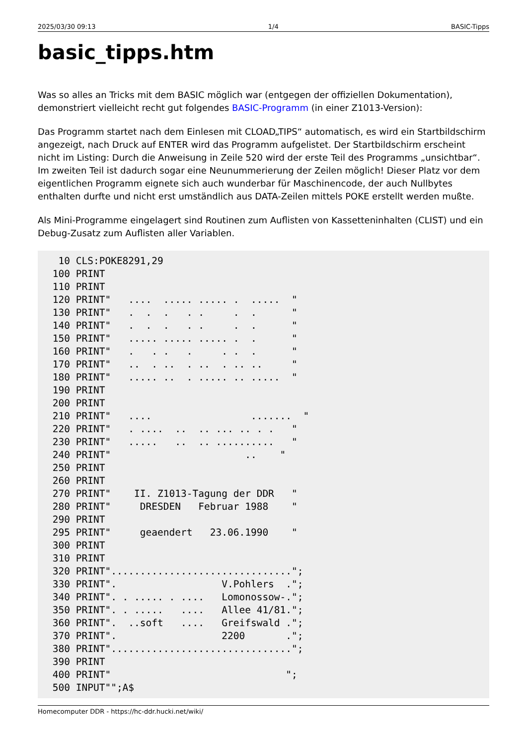2025/03/30 09:13 1/4 BASIC-Tipps
basic_tipps.htm
Was so alles an Tricks mit dem BASIC möglich war (entgegen der offiziellen Dokumentation), demonstriert vielleicht recht gut folgendes BASIC-Programm (in einer Z1013-Version):
Das Programm startet nach dem Einlesen mit CLOAD„TIPS“ automatisch, es wird ein Startbildschirm angezeigt, nach Druck auf ENTER wird das Programm aufgelistet. Der Startbildschirm erscheint nicht im Listing: Durch die Anweisung in Zeile 520 wird der erste Teil des Programms „unsichtbar“. Im zweiten Teil ist dadurch sogar eine Neunummerierung der Zeilen möglich! Dieser Platz vor dem eigentlichen Programm eignete sich auch wunderbar für Maschinencode, der auch Nullbytes enthalten durfte und nicht erst umständlich aus DATA-Zeilen mittels POKE erstellt werden mußte.
Als Mini-Programme eingelagert sind Routinen zum Auflisten von Kassetteninhalten (CLIST) und ein Debug-Zusatz zum Auflisten aller Variablen.
  10 CLS:POKE8291,29
 100 PRINT
 110 PRINT
 120 PRINT"   ....  ..... ..... .  .....  "
 130 PRINT"   .  .  .   . .     .  .      "
 140 PRINT"   .  .  .   . .     .  .      "
 150 PRINT"   ..... ..... ..... .  .      "
 160 PRINT"   .   . .   .     . .  .      "
 170 PRINT"   ..  . ..  . ..  . .. ..     "
 180 PRINT"   ..... ..  . ..... .. .....  "
 190 PRINT
 200 PRINT
 210 PRINT"   ....                 .......  "
 220 PRINT"   . ....  ..  .. ... .. . .   "
 230 PRINT"   .....   ..  .. ..........   "
 240 PRINT"                       ..    "
 250 PRINT
 260 PRINT
 270 PRINT"    II. Z1013-Tagung der DDR   "
 280 PRINT"     DRESDEN   Februar 1988    "
 290 PRINT
 295 PRINT"     geaendert   23.06.1990    "
 300 PRINT
 310 PRINT
 320 PRINT"...............................";
 330 PRINT".                  V.Pohlers  .";
 340 PRINT". . ..... . ....   Lomonossow-.";
 350 PRINT". . .....   ....   Allee 41/81.";
 360 PRINT".  ..soft   ....   Greifswald .";
 370 PRINT".                  2200       .";
 380 PRINT"...............................";
 390 PRINT
 400 PRINT"                              ";
 500 INPUT"";A$
Homecomputer DDR - https://hc-ddr.hucki.net/wiki/